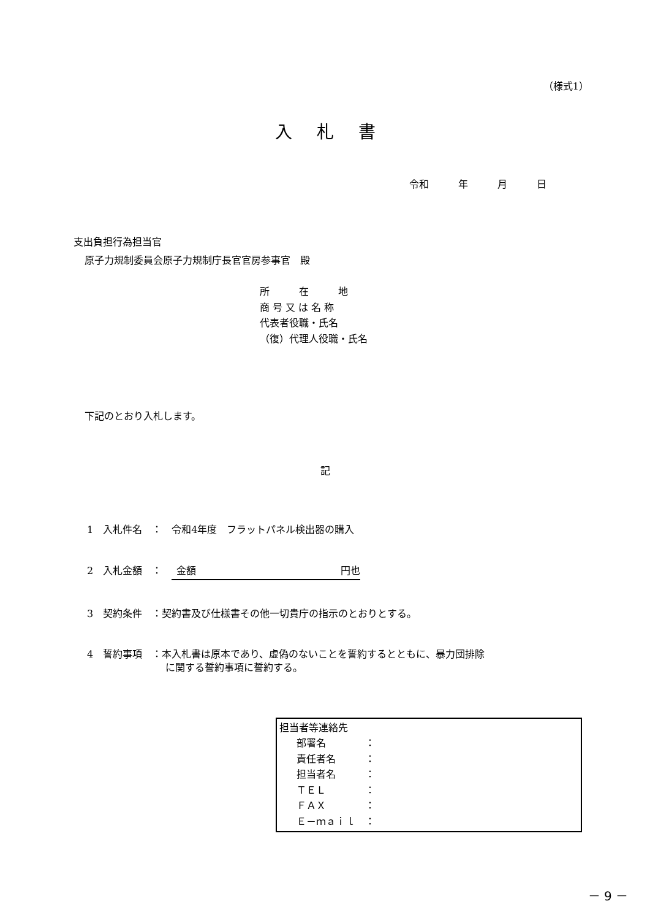（様式1）
入札書
令和　　　年　　　月　　　日
支出負担行為担当官
原子力規制委員会原子力規制庁長官官房参事官　殿
所　　　在　　　地
商 号 又 は 名 称
代表者役職・氏名
（復）代理人役職・氏名
下記のとおり入札します。
記
1　入札件名　：　令和4年度　フラットパネル検出器の購入
2　入札金額　：　金額 円也
3　契約条件　：契約書及び仕様書その他一切貴庁の指示のとおりとする。
4　誓約事項　：本入札書は原本であり、虚偽のないことを誓約するとともに、暴力団排除 　　　　　　　　に関する誓約事項に誓約する。
担当者等連絡先
部署名　　　　： 責任者名　　　： 担当者名　　　： ＴＥＬ　　　　： ＦＡＸ　　　　： Ｅ－ｍａｉｌ　：
－ 9 －